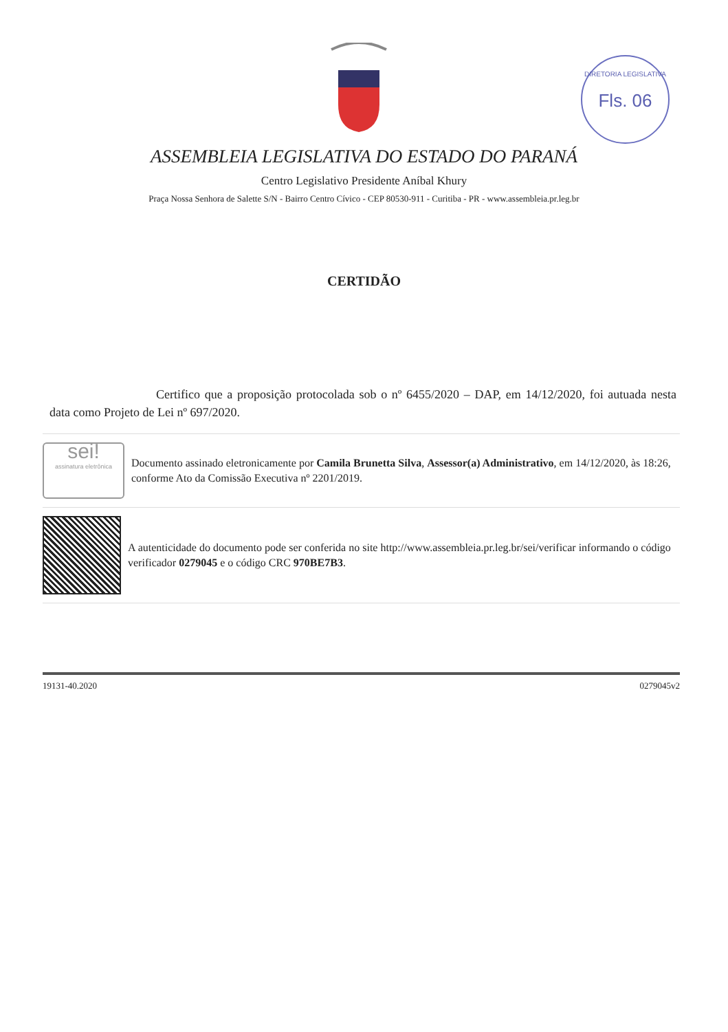DIRETORIA LEGISLATIVA
Fls. 06
ASSEMBLEIA LEGISLATIVA DO ESTADO DO PARANÁ
Centro Legislativo Presidente Aníbal Khury
Praça Nossa Senhora de Salette S/N - Bairro Centro Cívico - CEP 80530-911 - Curitiba - PR - www.assembleia.pr.leg.br
CERTIDÃO
Certifico que a proposição protocolada sob o nº 6455/2020 – DAP, em 14/12/2020, foi autuada nesta data como Projeto de Lei nº 697/2020.
sei!
assinatura eletrônica
Documento assinado eletronicamente por Camila Brunetta Silva, Assessor(a) Administrativo, em 14/12/2020, às 18:26, conforme Ato da Comissão Executiva nº 2201/2019.
A autenticidade do documento pode ser conferida no site http://www.assembleia.pr.leg.br/sei/verificar informando o código verificador 0279045 e o código CRC 970BE7B3.
19131-40.2020 0279045v2